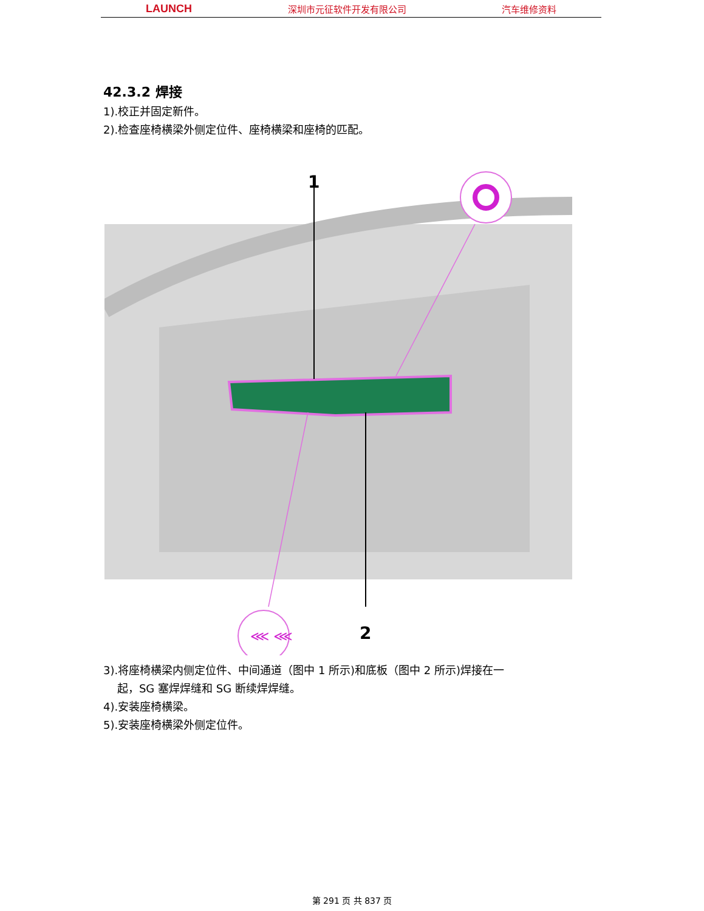LAUNCH 深圳市元征软件开发有限公司 汽车维修资料
42.3.2 焊接
1).校正并固定新件。
2).检查座椅横梁外侧定位件、座椅横梁和座椅的匹配。
⋘ ⋘
1
2
3).将座椅横梁内侧定位件、中间通道（图中 1 所示)和底板（图中 2 所示)焊接在一
起，SG 塞焊焊缝和 SG 断续焊焊缝。
4).安装座椅横梁。
5).安装座椅横梁外侧定位件。
第 291 页 共 837 页